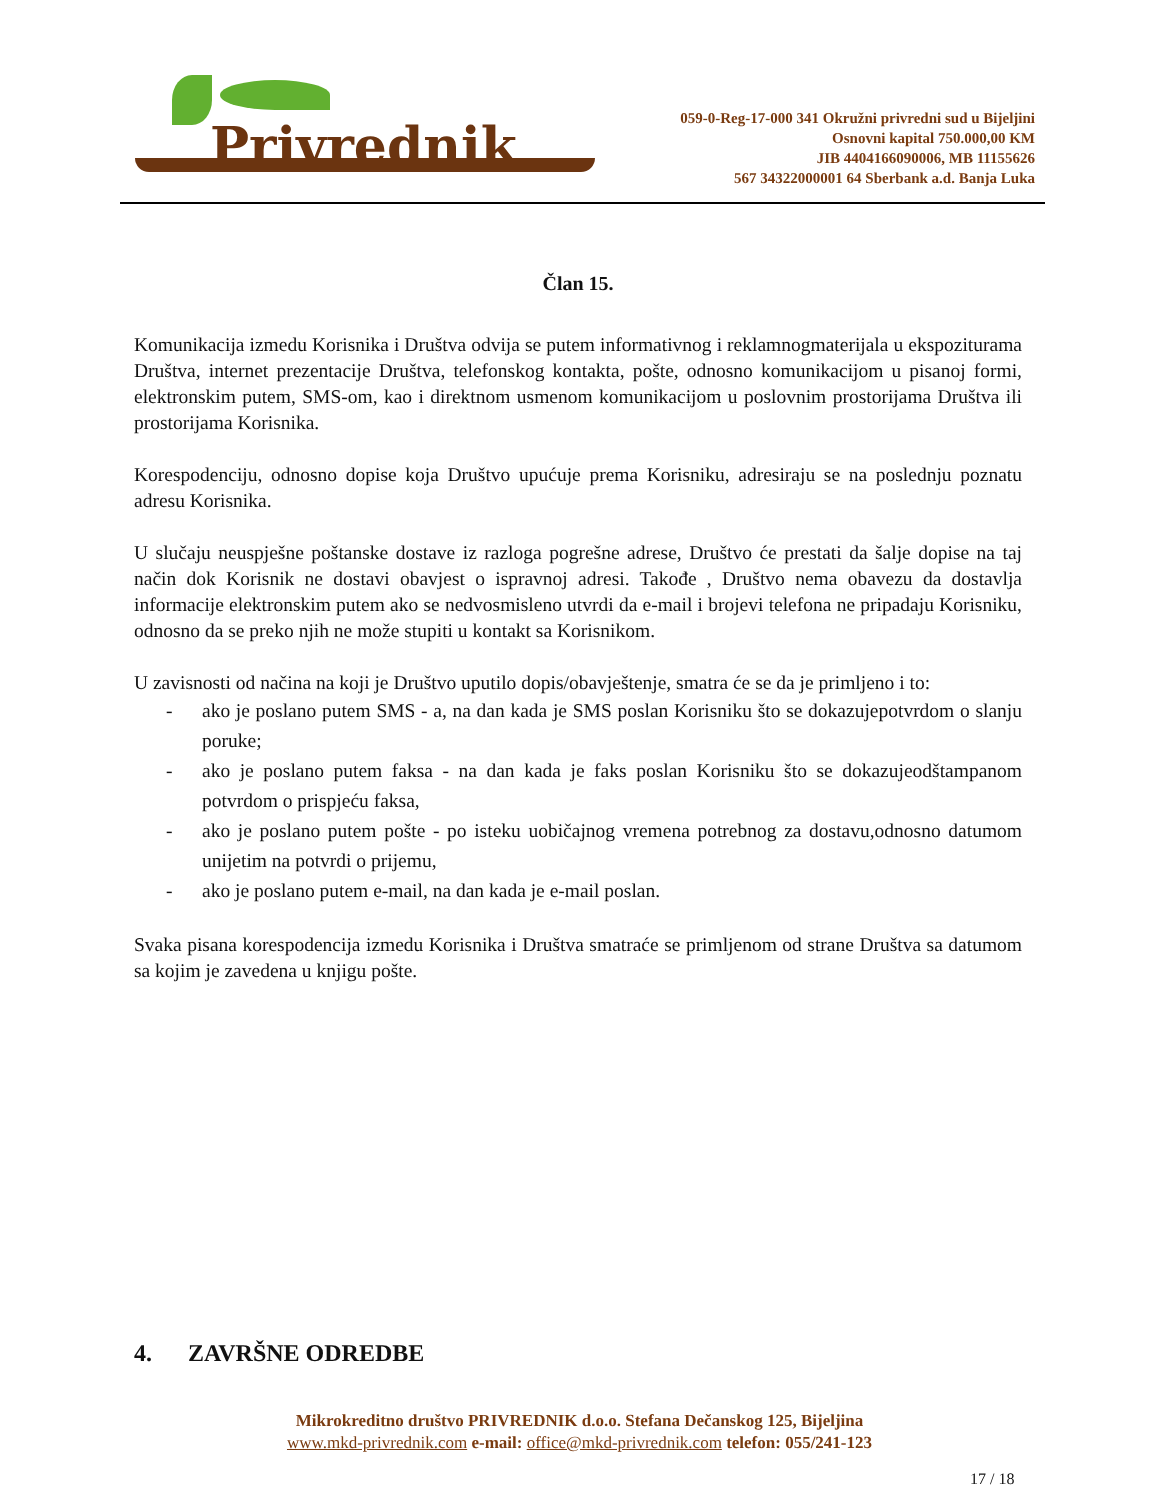Privrednik
059-0-Reg-17-000 341 Okružni privredni sud u Bijeljini
Osnovni kapital 750.000,00 KM
JIB 4404166090006, MB 11155626
567 34322000001 64 Sberbank a.d. Banja Luka
Član 15.
Komunikacija izmedu Korisnika i Društva odvija se putem informativnog i reklamnogmaterijala u ekspoziturama Društva, internet prezentacije Društva, telefonskog kontakta, pošte, odnosno komunikacijom u pisanoj formi, elektronskim putem, SMS-om, kao i direktnom usmenom komunikacijom u poslovnim prostorijama Društva ili prostorijama Korisnika.
Korespodenciju, odnosno dopise koja Društvo upućuje prema Korisniku, adresiraju se na poslednju poznatu adresu Korisnika.
U slučaju neuspješne poštanske dostave iz razloga pogrešne adrese, Društvo će prestati da šalje dopise na taj način dok Korisnik ne dostavi obavjest o ispravnoj adresi. Takođe , Društvo nema obavezu da dostavlja informacije elektronskim putem ako se nedvosmisleno utvrdi da e-mail i brojevi telefona ne pripadaju Korisniku, odnosno da se preko njih ne može stupiti u kontakt sa Korisnikom.
U zavisnosti od načina na koji je Društvo uputilo dopis/obavještenje, smatra će se da je primljeno i to:
- ako je poslano putem SMS - a, na dan kada je SMS poslan Korisniku što se dokazujepotvrdom o slanju poruke;
- ako je poslano putem faksa - na dan kada je faks poslan Korisniku što se dokazujeodštampanom potvrdom o prispjeću faksa,
- ako je poslano putem pošte - po isteku uobičajnog vremena potrebnog za dostavu,odnosno datumom unijetim na potvrdi o prijemu,
- ako je poslano putem e-mail, na dan kada je e-mail poslan.
Svaka pisana korespodencija izmedu Korisnika i Društva smatraće se primljenom od strane Društva sa datumom sa kojim je zavedena u knjigu pošte.
4. ZAVRŠNE ODREDBE
Mikrokreditno društvo PRIVREDNIK d.o.o. Stefana Dečanskog 125, Bijeljina
www.mkd-privrednik.com e-mail: office@mkd-privrednik.com telefon: 055/241-123
17 / 18